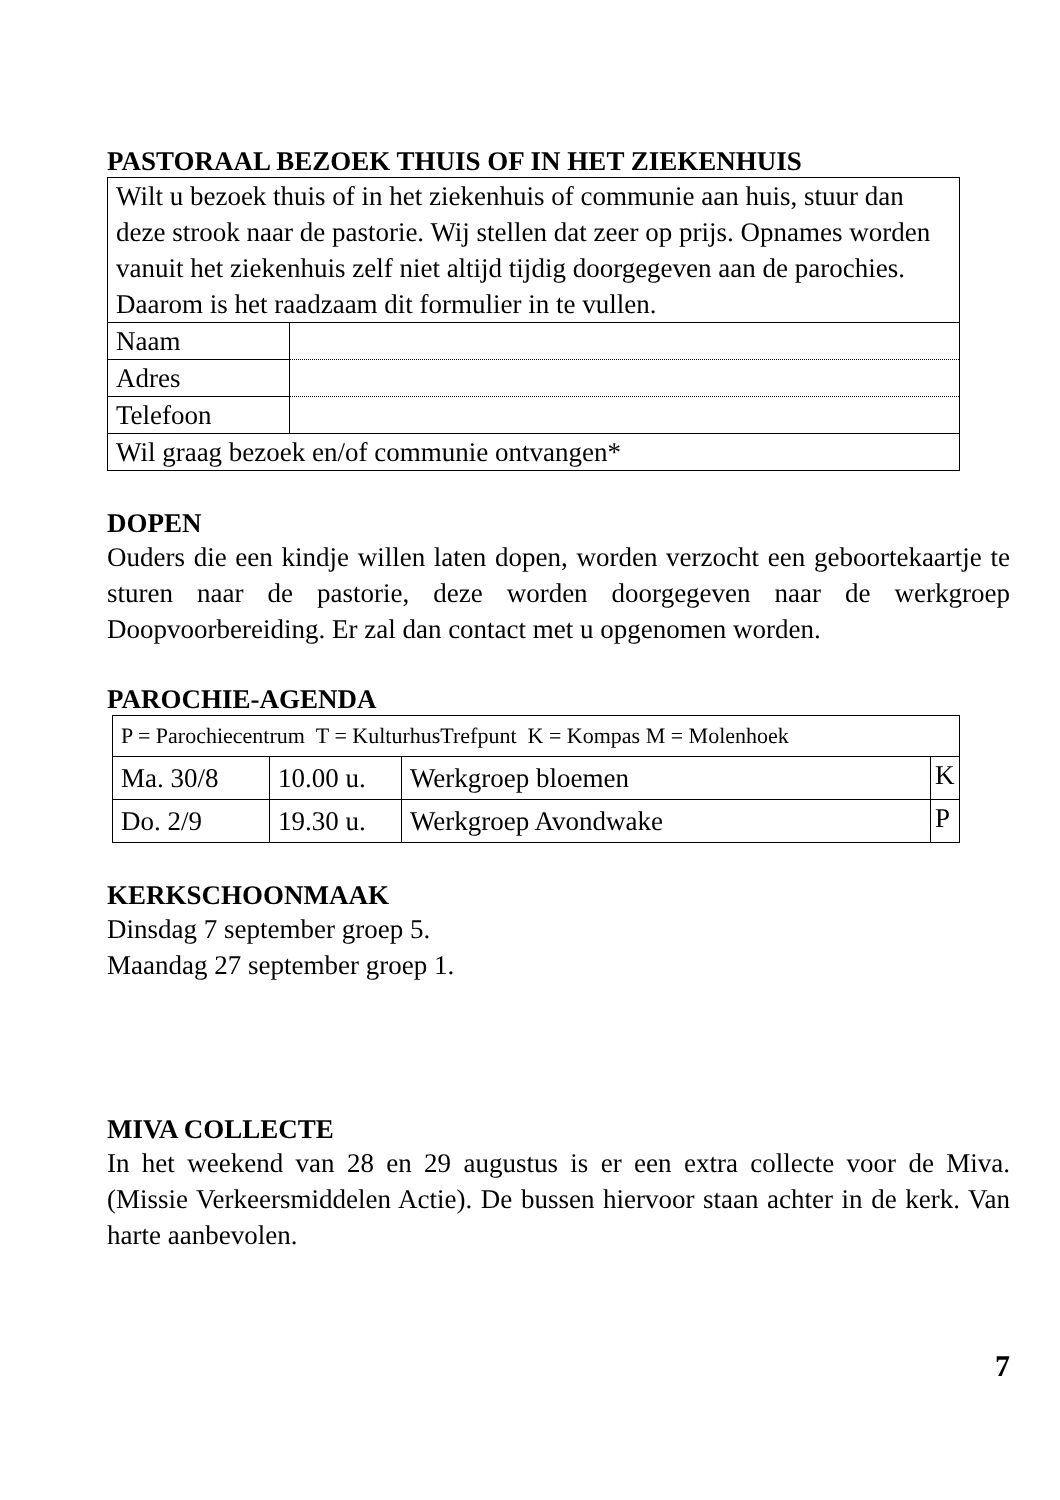PASTORAAL BEZOEK THUIS OF IN HET ZIEKENHUIS
| Wilt u bezoek thuis of in het ziekenhuis of communie aan huis, stuur dan deze strook naar de pastorie. Wij stellen dat zeer op prijs. Opnames worden vanuit het ziekenhuis zelf niet altijd tijdig doorgegeven aan de parochies. Daarom is het raadzaam dit formulier in te vullen. | |
| Naam | |
| Adres | |
| Telefoon | |
| Wil graag bezoek en/of communie ontvangen* | |
DOPEN
Ouders die een kindje willen laten dopen, worden verzocht een geboortekaartje te sturen naar de pastorie, deze worden doorgegeven naar de werkgroep Doopvoorbereiding. Er zal dan contact met u opgenomen worden.
PAROCHIE-AGENDA
| P = Parochiecentrum T = KulturhusTrefpunt K = Kompas M = Molenhoek | | | |
| Ma. 30/8 | 10.00 u. | Werkgroep bloemen | K |
| Do. 2/9 | 19.30 u. | Werkgroep Avondwake | P |
KERKSCHOONMAAK
Dinsdag 7 september groep 5.
Maandag 27 september groep 1.
MIVA COLLECTE
In het weekend van 28 en 29 augustus is er een extra collecte voor de Miva. (Missie Verkeersmiddelen Actie). De bussen hiervoor staan achter in de kerk. Van harte aanbevolen.
7